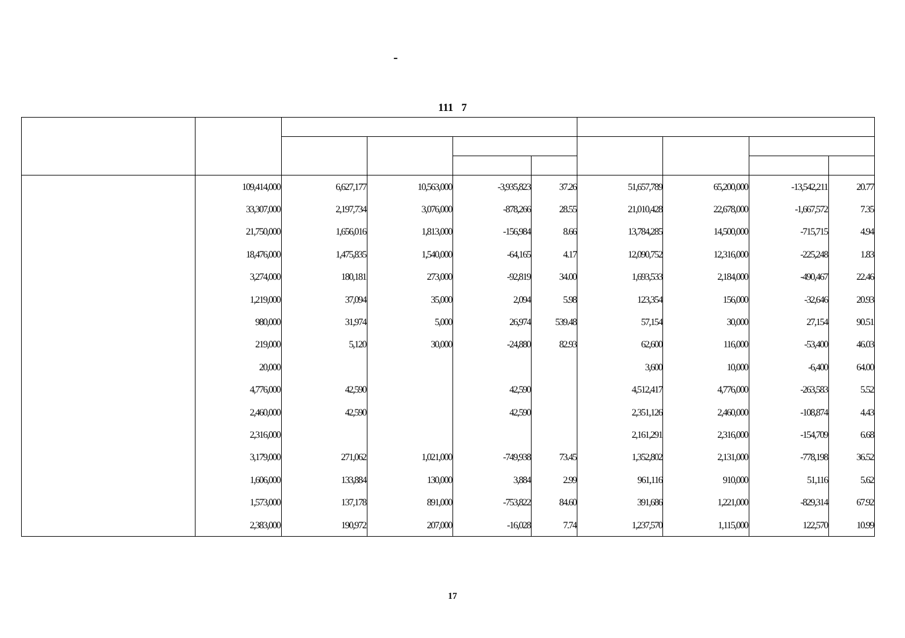-
111 7
| | 109,414,000 | 6,627,177 | 10,563,000 | -3,935,823 | 37.26 | 51,657,789 | 65,200,000 | -13,542,211 | 20.77 |
| | 33,307,000 | 2,197,734 | 3,076,000 | -878,266 | 28.55 | 21,010,428 | 22,678,000 | -1,667,572 | 7.35 |
| | 21,750,000 | 1,656,016 | 1,813,000 | -156,984 | 8.66 | 13,784,285 | 14,500,000 | -715,715 | 4.94 |
| | 18,476,000 | 1,475,835 | 1,540,000 | -64,165 | 4.17 | 12,090,752 | 12,316,000 | -225,248 | 1.83 |
| | 3,274,000 | 180,181 | 273,000 | -92,819 | 34.00 | 1,693,533 | 2,184,000 | -490,467 | 22.46 |
| | 1,219,000 | 37,094 | 35,000 | 2,094 | 5.98 | 123,354 | 156,000 | -32,646 | 20.93 |
| | 980,000 | 31,974 | 5,000 | 26,974 | 539.48 | 57,154 | 30,000 | 27,154 | 90.51 |
| | 219,000 | 5,120 | 30,000 | -24,880 | 82.93 | 62,600 | 116,000 | -53,400 | 46.03 |
| | 20,000 | | | | | 3,600 | 10,000 | -6,400 | 64.00 |
| | 4,776,000 | 42,590 | | 42,590 | | 4,512,417 | 4,776,000 | -263,583 | 5.52 |
| | 2,460,000 | 42,590 | | 42,590 | | 2,351,126 | 2,460,000 | -108,874 | 4.43 |
| | 2,316,000 | | | | | 2,161,291 | 2,316,000 | -154,709 | 6.68 |
| | 3,179,000 | 271,062 | 1,021,000 | -749,938 | 73.45 | 1,352,802 | 2,131,000 | -778,198 | 36.52 |
| | 1,606,000 | 133,884 | 130,000 | 3,884 | 2.99 | 961,116 | 910,000 | 51,116 | 5.62 |
| | 1,573,000 | 137,178 | 891,000 | -753,822 | 84.60 | 391,686 | 1,221,000 | -829,314 | 67.92 |
| | 2,383,000 | 190,972 | 207,000 | -16,028 | 7.74 | 1,237,570 | 1,115,000 | 122,570 | 10.99 |
17